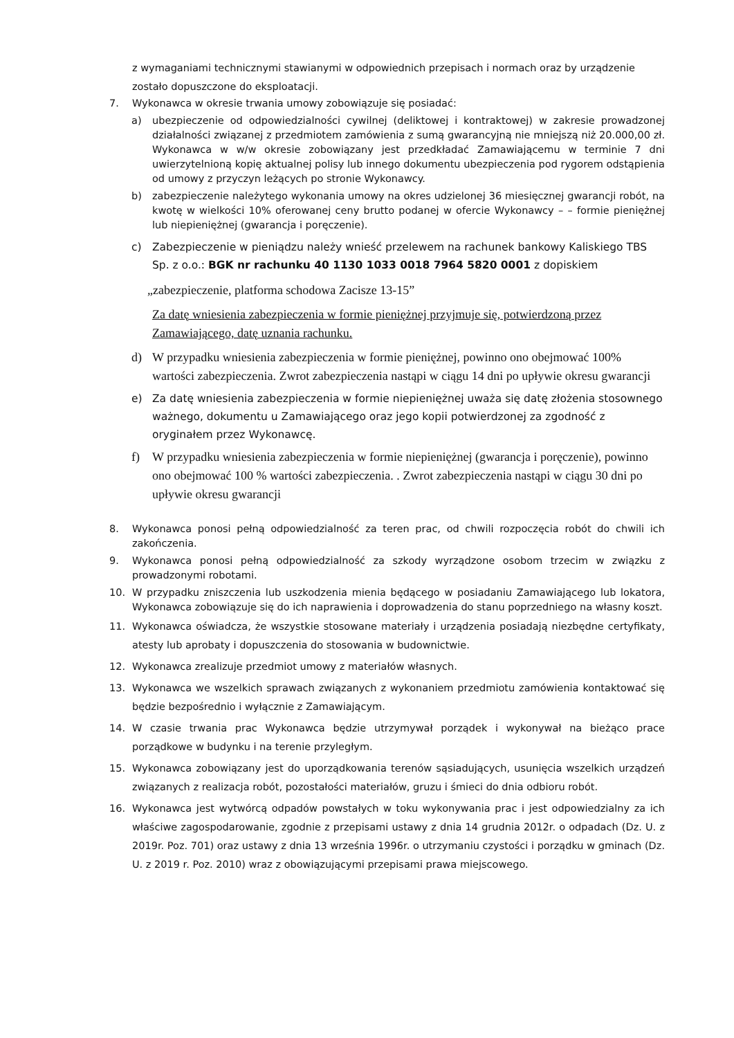z wymaganiami technicznymi stawianymi w odpowiednich przepisach i normach oraz by urządzenie zostało dopuszczone do eksploatacji.
7. Wykonawca w okresie trwania umowy zobowiązuje się posiadać:
a) ubezpieczenie od odpowiedzialności cywilnej (deliktowej i kontraktowej) w zakresie prowadzonej działalności związanej z przedmiotem zamówienia z sumą gwarancyjną nie mniejszą niż 20.000,00 zł. Wykonawca w w/w okresie zobowiązany jest przedkładać Zamawiającemu w terminie 7 dni uwierzytelnioną kopię aktualnej polisy lub innego dokumentu ubezpieczenia pod rygorem odstąpienia od umowy z przyczyn leżących po stronie Wykonawcy.
b) zabezpieczenie należytego wykonania umowy na okres udzielonej 36 miesięcznej gwarancji robót, na kwotę w wielkości 10% oferowanej ceny brutto podanej w ofercie Wykonawcy – – formie pieniężnej lub niepieniężnej (gwarancja i poręczenie).
c) Zabezpieczenie w pieniądzu należy wnieść przelewem na rachunek bankowy Kaliskiego TBS Sp. z o.o.: BGK nr rachunku 40 1130 1033 0018 7964 5820 0001 z dopiskiem
„zabezpieczenie, platforma schodowa Zacisze 13-15”
Za datę wniesienia zabezpieczenia w formie pieniężnej przyjmuje się, potwierdzoną przez Zamawiającego, datę uznania rachunku.
d) W przypadku wniesienia zabezpieczenia w formie pieniężnej, powinno ono obejmować 100% wartości zabezpieczenia. Zwrot zabezpieczenia nastąpi w ciągu 14 dni po upływie okresu gwarancji
e) Za datę wniesienia zabezpieczenia w formie niepieniężnej uważa się datę złożenia stosownego ważnego, dokumentu u Zamawiającego oraz jego kopii potwierdzonej za zgodność z oryginałem przez Wykonawcę.
f) W przypadku wniesienia zabezpieczenia w formie niepieniężnej (gwarancja i poręczenie), powinno ono obejmować 100 % wartości zabezpieczenia. . Zwrot zabezpieczenia nastąpi w ciągu 30 dni po upływie okresu gwarancji
8. Wykonawca ponosi pełną odpowiedzialność za teren prac, od chwili rozpoczęcia robót do chwili ich zakończenia.
9. Wykonawca ponosi pełną odpowiedzialność za szkody wyrządzone osobom trzecim w związku z prowadzonymi robotami.
10. W przypadku zniszczenia lub uszkodzenia mienia będącego w posiadaniu Zamawiającego lub lokatora, Wykonawca zobowiązuje się do ich naprawienia i doprowadzenia do stanu poprzedniego na własny koszt.
11. Wykonawca oświadcza, że wszystkie stosowane materiały i urządzenia posiadają niezbędne certyfikaty, atesty lub aprobaty i dopuszczenia do stosowania w budownictwie.
12. Wykonawca zrealizuje przedmiot umowy z materiałów własnych.
13. Wykonawca we wszelkich sprawach związanych z wykonaniem przedmiotu zamówienia kontaktować się będzie bezpośrednio i wyłącznie z Zamawiającym.
14. W czasie trwania prac Wykonawca będzie utrzymywał porządek i wykonywał na bieżąco prace porządkowe w budynku i na terenie przyległym.
15. Wykonawca zobowiązany jest do uporządkowania terenów sąsiadujących, usunięcia wszelkich urządzeń związanych z realizacja robót, pozostałości materiałów, gruzu i śmieci do dnia odbioru robót.
16. Wykonawca jest wytwórcą odpadów powstałych w toku wykonywania prac i jest odpowiedzialny za ich właściwe zagospodarowanie, zgodnie z przepisami ustawy z dnia 14 grudnia 2012r. o odpadach (Dz. U. z 2019r. Poz. 701) oraz ustawy z dnia 13 września 1996r. o utrzymaniu czystości i porządku w gminach (Dz. U. z 2019 r. Poz. 2010) wraz z obowiązującymi przepisami prawa miejscowego.